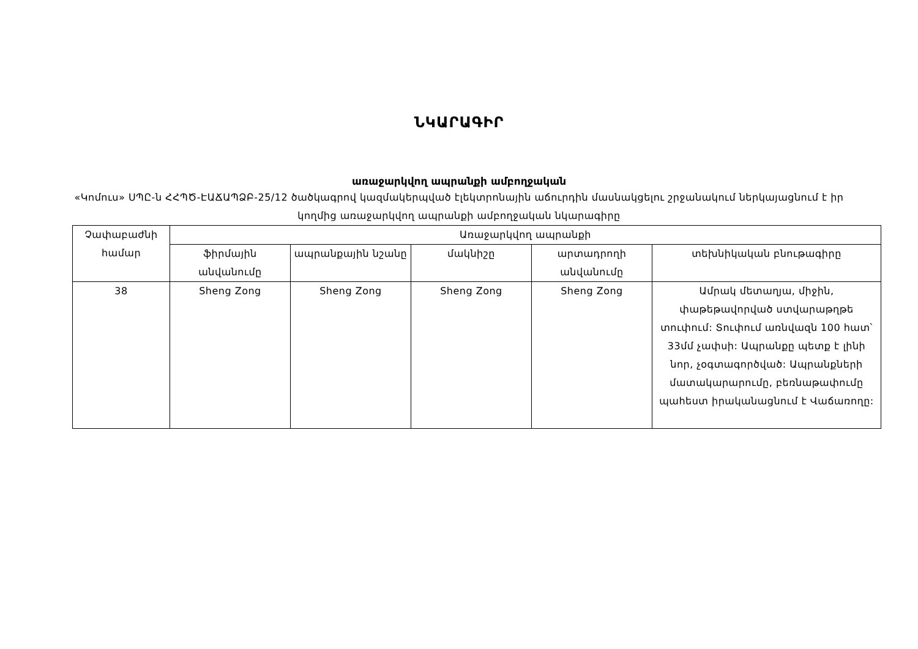ՆԿԱՐԱԳԻՐ
առաջարկվող ապրանքի ամբողջական
«Կոմուս» ՍՊԸ-ն ՀՀՊԾ-ԷԱՃԱՊՁԲ-25/12 ծածկագրով կազմակերպված էլեկտրոնային աճուրդին մասնակցելու շրջանակում ներկայացնում է իր կողմից առաջարկվող ապրանքի ամբողջական նկարագիրը
| Չափաբաժնի համար | Առաջարկվող ապրանքի | | | | |
| --- | --- | --- | --- | --- | --- |
| | ֆիրմային անվանումը | ապրանքային նշանը | մակնիշը | արտադրողի անվանումը | տեխնիկական բնութագիրը |
| 38 | Sheng Zong | Sheng Zong | Sheng Zong | Sheng Zong | Ամրակ մետաղյա, միջին, փաթեթավորված ստվարաթղթե տուփում: Տուփում առնվազն 100 հատ՝ 33մմ չափսի: Ապրանքը պետք է լինի նոր, չօգտագործված: Ապրանքների մատակարարումը, բեռնաթափումը պահեստ իրականացնում է Վաճառողը: |